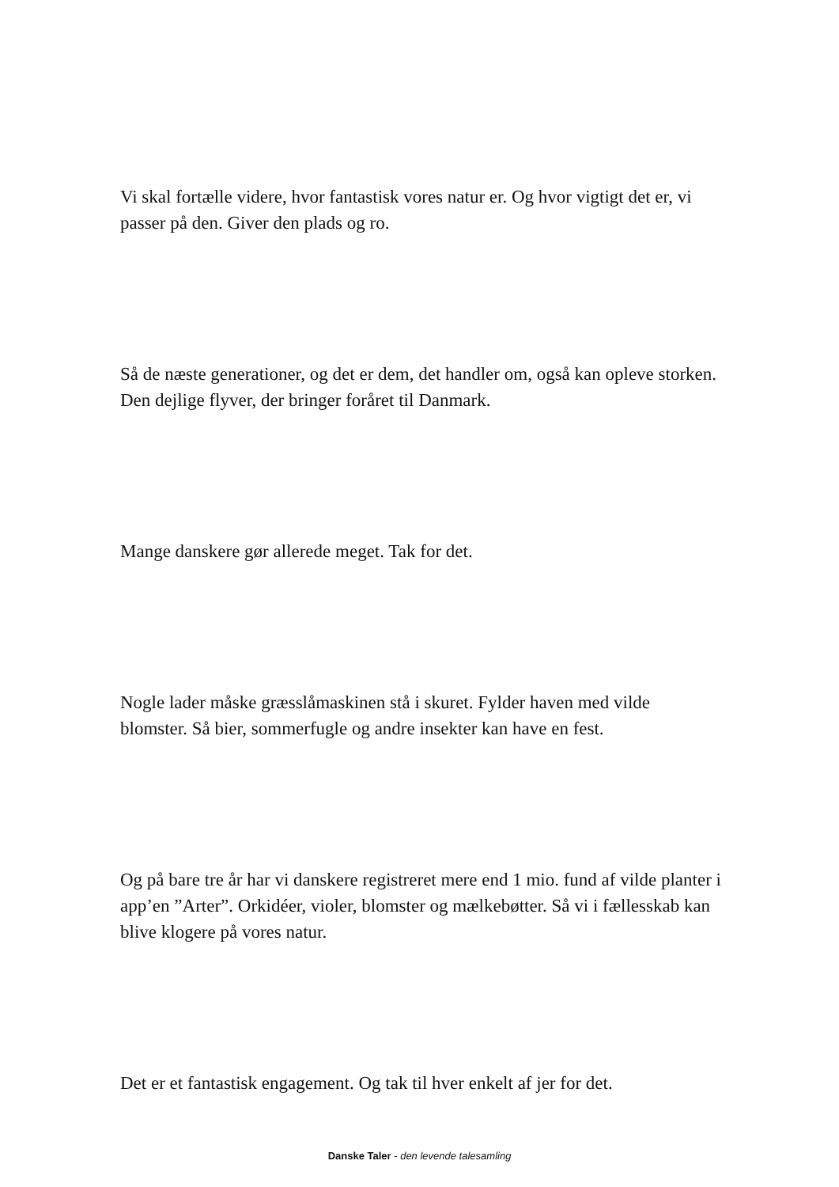Vi skal fortælle videre, hvor fantastisk vores natur er. Og hvor vigtigt det er, vi passer på den. Giver den plads og ro.
Så de næste generationer, og det er dem, det handler om, også kan opleve storken. Den dejlige flyver, der bringer foråret til Danmark.
Mange danskere gør allerede meget. Tak for det.
Nogle lader måske græsslåmaskinen stå i skuret. Fylder haven med vilde blomster. Så bier, sommerfugle og andre insekter kan have en fest.
Og på bare tre år har vi danskere registreret mere end 1 mio. fund af vilde planter i app’en ”Arter”. Orkidéer, violer, blomster og mælkebøtter. Så vi i fællesskab kan blive klogere på vores natur.
Det er et fantastisk engagement. Og tak til hver enkelt af jer for det.
Danske Taler - den levende talesamling